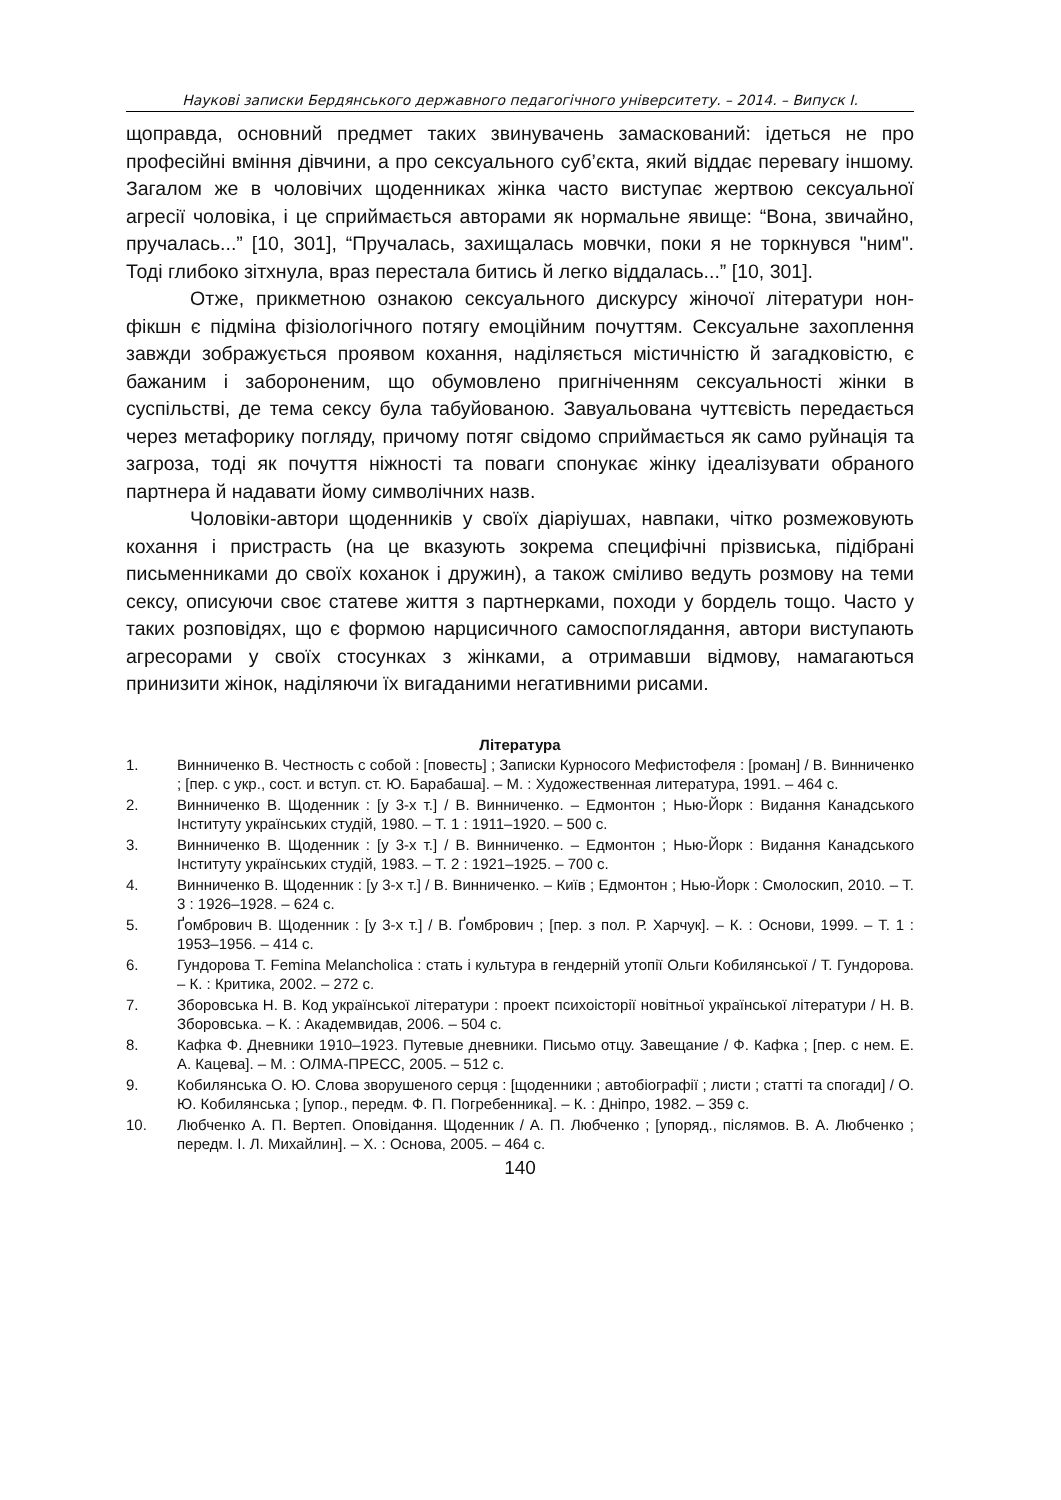Наукові записки Бердянського державного педагогічного університету. – 2014. – Випуск I.
щоправда, основний предмет таких звинувачень замаскований: ідеться не про професійні вміння дівчини, а про сексуального суб’єкта, який віддає перевагу іншому. Загалом же в чоловічих щоденниках жінка часто виступає жертвою сексуальної агресії чоловіка, і це сприймається авторами як нормальне явище: “Вона, звичайно, пручалась...” [10, 301], “Пручалась, захищалась мовчки, поки я не торкнувся "ним". Тоді глибоко зітхнула, враз перестала битись й легко віддалась...” [10, 301].
Отже, прикметною ознакою сексуального дискурсу жіночої літератури нон-фікшн є підміна фізіологічного потягу емоційним почуттям. Сексуальне захоплення завжди зображується проявом кохання, наділяється містичністю й загадковістю, є бажаним і забороненим, що обумовлено пригніченням сексуальності жінки в суспільстві, де тема сексу була табуйованою. Завуальована чуттєвість передається через метафорику погляду, причому потяг свідомо сприймається як само руйнація та загроза, тоді як почуття ніжності та поваги спонукає жінку ідеалізувати обраного партнера й надавати йому символічних назв.
Чоловіки-автори щоденників у своїх діаріушах, навпаки, чітко розмежовують кохання і пристрасть (на це вказують зокрема специфічні прізвиська, підібрані письменниками до своїх коханок і дружин), а також сміливо ведуть розмову на теми сексу, описуючи своє статеве життя з партнерками, походи у бордель тощо. Часто у таких розповідях, що є формою нарцисичного самоспоглядання, автори виступають агресорами у своїх стосунках з жінками, а отримавши відмову, намагаються принизити жінок, наділяючи їх вигаданими негативними рисами.
Література
1. Винниченко В. Честность с собой : [повесть] ; Записки Курносого Мефистофеля : [роман] / В. Винниченко ; [пер. с укр., сост. и вступ. ст. Ю. Барабаша]. – М. : Художественная литература, 1991. – 464 с.
2. Винниченко В. Щоденник : [у 3-х т.] / В. Винниченко. – Едмонтон ; Нью-Йорк : Видання Канадського Інституту українських студій, 1980. – Т. 1 : 1911–1920. – 500 с.
3. Винниченко В. Щоденник : [у 3-х т.] / В. Винниченко. – Едмонтон ; Нью-Йорк : Видання Канадського Інституту українських студій, 1983. – Т. 2 : 1921–1925. – 700 с.
4. Винниченко В. Щоденник : [у 3-х т.] / В. Винниченко. – Київ ; Едмонтон ; Нью-Йорк : Смолоскип, 2010. – Т. 3 : 1926–1928. – 624 с.
5. Ґомбрович В. Щоденник : [у 3-х т.] / В. Ґомбрович ; [пер. з пол. Р. Харчук]. – К. : Основи, 1999. – Т. 1 : 1953–1956. – 414 с.
6. Гундорова Т. Femina Melancholica : стать і культура в гендерній утопії Ольги Кобилянської / Т. Гундорова. – К. : Критика, 2002. – 272 с.
7. Зборовська Н. В. Код української літератури : проект психоісторії новітньої української літератури / Н. В. Зборовська. – К. : Академвидав, 2006. – 504 с.
8. Кафка Ф. Дневники 1910–1923. Путевые дневники. Письмо отцу. Завещание / Ф. Кафка ; [пер. с нем. Е. А. Кацева]. – М. : ОЛМА-ПРЕСС, 2005. – 512 с.
9. Кобилянська О. Ю. Слова зворушеного серця : [щоденники ; автобіографії ; листи ; статті та спогади] / О. Ю. Кобилянська ; [упор., передм. Ф. П. Погребенника]. – К. : Дніпро, 1982. – 359 с.
10. Любченко А. П. Вертеп. Оповідання. Щоденник / А. П. Любченко ; [упоряд., післямов. В. А. Любченко ; передм. І. Л. Михайлин]. – Х. : Основа, 2005. – 464 с.
140